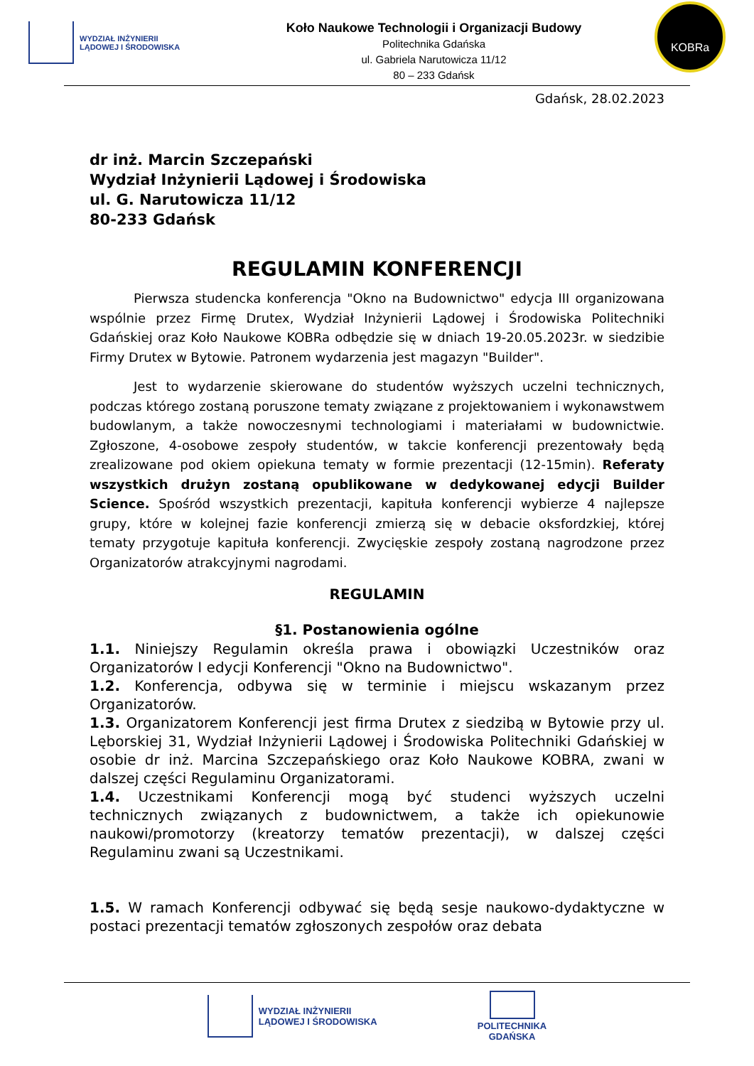WYDZIAŁ INŻYNIERII
LĄDOWEJ I ŚRODOWISKA
Koło Naukowe Technologii i Organizacji Budowy
Politechnika Gdańska
ul. Gabriela Narutowicza 11/12
80 – 233 Gdańsk
KOBRa
Gdańsk, 28.02.2023
dr inż. Marcin Szczepański
Wydział Inżynierii Lądowej i Środowiska
ul. G. Narutowicza 11/12
80-233 Gdańsk
REGULAMIN KONFERENCJI
Pierwsza studencka konferencja "Okno na Budownictwo" edycja III organizowana wspólnie przez Firmę Drutex, Wydział Inżynierii Lądowej i Środowiska Politechniki Gdańskiej oraz Koło Naukowe KOBRa odbędzie się w dniach 19-20.05.2023r. w siedzibie Firmy Drutex w Bytowie. Patronem wydarzenia jest magazyn "Builder".
Jest to wydarzenie skierowane do studentów wyższych uczelni technicznych, podczas którego zostaną poruszone tematy związane z projektowaniem i wykonawstwem budowlanym, a także nowoczesnymi technologiami i materiałami w budownictwie. Zgłoszone, 4-osobowe zespoły studentów, w takcie konferencji prezentowały będą zrealizowane pod okiem opiekuna tematy w formie prezentacji (12-15min). Referaty wszystkich drużyn zostaną opublikowane w dedykowanej edycji Builder Science. Spośród wszystkich prezentacji, kapituła konferencji wybierze 4 najlepsze grupy, które w kolejnej fazie konferencji zmierzą się w debacie oksfordzkiej, której tematy przygotuje kapituła konferencji. Zwycięskie zespoły zostaną nagrodzone przez Organizatorów atrakcyjnymi nagrodami.
REGULAMIN
§1. Postanowienia ogólne
1.1. Niniejszy Regulamin określa prawa i obowiązki Uczestników oraz Organizatorów I edycji Konferencji "Okno na Budownictwo".
1.2. Konferencja, odbywa się w terminie i miejscu wskazanym przez Organizatorów.
1.3. Organizatorem Konferencji jest firma Drutex z siedzibą w Bytowie przy ul. Lęborskiej 31, Wydział Inżynierii Lądowej i Środowiska Politechniki Gdańskiej w osobie dr inż. Marcina Szczepańskiego oraz Koło Naukowe KOBRA, zwani w dalszej części Regulaminu Organizatorami.
1.4. Uczestnikami Konferencji mogą być studenci wyższych uczelni technicznych związanych z budownictwem, a także ich opiekunowie naukowi/promotorzy (kreatorzy tematów prezentacji), w dalszej części Regulaminu zwani są Uczestnikami.
1.5. W ramach Konferencji odbywać się będą sesje naukowo-dydaktyczne w postaci prezentacji tematów zgłoszonych zespołów oraz debata
WYDZIAŁ INŻYNIERII
LĄDOWEJ I ŚRODOWISKA
POLITECHNIKA
GDAŃSKA